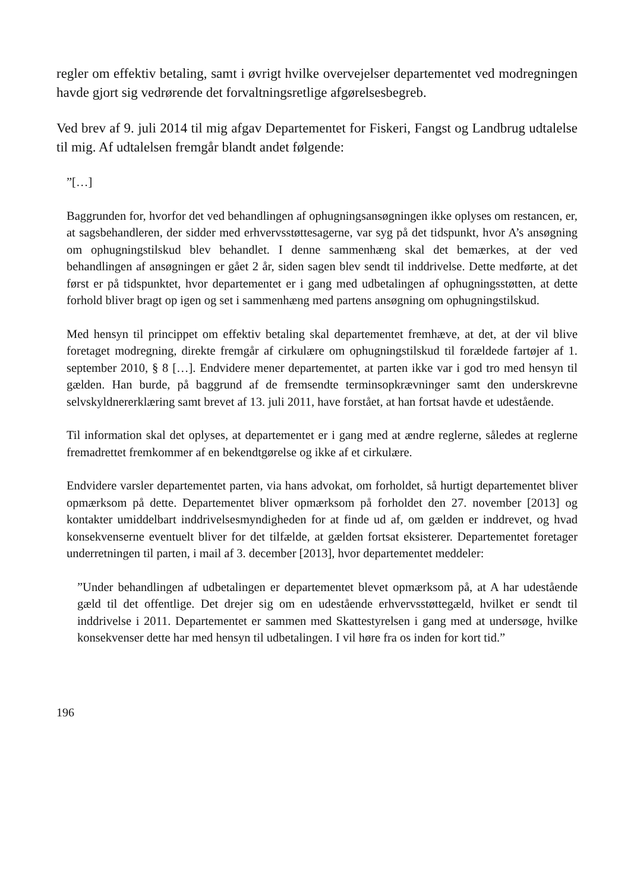regler om effektiv betaling, samt i øvrigt hvilke overvejelser departementet ved modregningen havde gjort sig vedrørende det forvaltningsretlige afgørelsesbegreb.
Ved brev af 9. juli 2014 til mig afgav Departementet for Fiskeri, Fangst og Landbrug udtalelse til mig. Af udtalelsen fremgår blandt andet følgende:
”[…]
Baggrunden for, hvorfor det ved behandlingen af ophugningsansøgningen ikke oplyses om restancen, er, at sagsbehandleren, der sidder med erhvervsstøttesagerne, var syg på det tidspunkt, hvor A’s ansøgning om ophugningstilskud blev behandlet. I denne sammenhæng skal det bemærkes, at der ved behandlingen af ansøgningen er gået 2 år, siden sagen blev sendt til inddrivelse. Dette medførte, at det først er på tidspunktet, hvor departementet er i gang med udbetalingen af ophugningsstøtten, at dette forhold bliver bragt op igen og set i sammenhæng med partens ansøgning om ophugningstilskud.
Med hensyn til princippet om effektiv betaling skal departementet fremhæve, at det, at der vil blive foretaget modregning, direkte fremgår af cirkulære om ophugningstilskud til forældede fartøjer af 1. september 2010, § 8 […]. Endvidere mener departementet, at parten ikke var i god tro med hensyn til gælden. Han burde, på baggrund af de fremsendte terminsopkrævninger samt den underskrevne selvskyldnererklæring samt brevet af 13. juli 2011, have forstået, at han fortsat havde et udestående.
Til information skal det oplyses, at departementet er i gang med at ændre reglerne, således at reglerne fremadrettet fremkommer af en bekendtgørelse og ikke af et cirkulære.
Endvidere varsler departementet parten, via hans advokat, om forholdet, så hurtigt departementet bliver opmærksom på dette. Departementet bliver opmærksom på forholdet den 27. november [2013] og kontakter umiddelbart inddrivelsesmyndigheden for at finde ud af, om gælden er inddrevet, og hvad konsekvenserne eventuelt bliver for det tilfælde, at gælden fortsat eksisterer. Departementet foretager underretningen til parten, i mail af 3. december [2013], hvor departementet meddeler:
”Under behandlingen af udbetalingen er departementet blevet opmærksom på, at A har udestående gæld til det offentlige. Det drejer sig om en udestående erhvervsstøttegæld, hvilket er sendt til inddrivelse i 2011. Departementet er sammen med Skattestyrelsen i gang med at undersøge, hvilke konsekvenser dette har med hensyn til udbetalingen. I vil høre fra os inden for kort tid.”
196